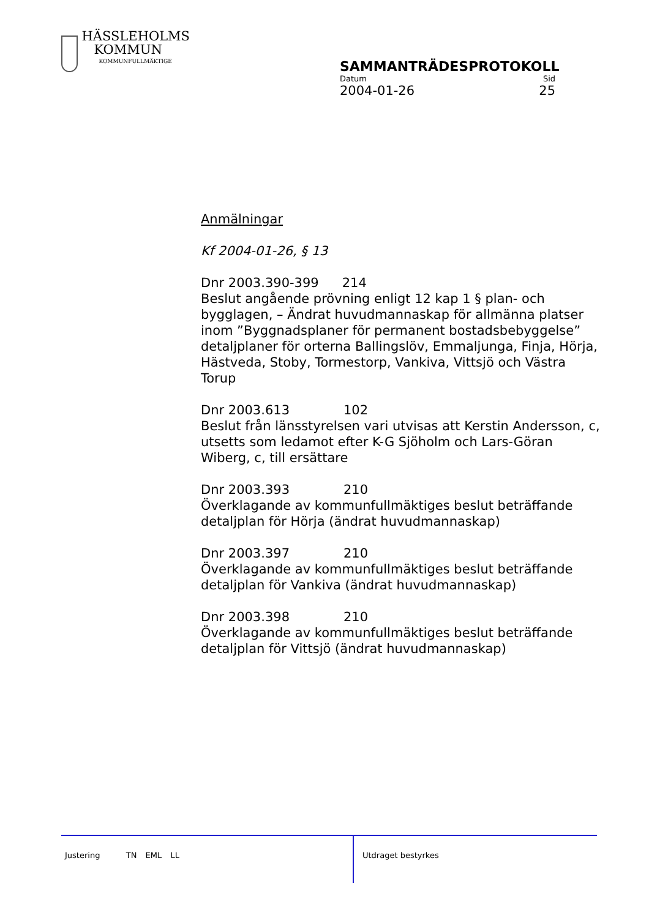HÄSSLEHOLMS
KOMMUN
KOMMUNFULLMÄKTIGE
SAMMANTRÄDESPROTOKOLL
Datum Sid
2004-01-26 25
Anmälningar
Kf 2004-01-26, § 13
Dnr 2003.390-399 214
Beslut angående prövning enligt 12 kap 1 § plan- och bygglagen, – Ändrat huvudmannaskap för allmänna platser inom ”Byggnadsplaner för permanent bostadsbebyggelse” detaljplaner för orterna Ballingslöv, Emmaljunga, Finja, Hörja, Hästveda, Stoby, Tormestorp, Vankiva, Vittsjö och Västra Torup
Dnr 2003.613 102
Beslut från länsstyrelsen vari utvisas att Kerstin Andersson, c, utsetts som ledamot efter K-G Sjöholm och Lars-Göran Wiberg, c, till ersättare
Dnr 2003.393 210
Överklagande av kommunfullmäktiges beslut beträffande detaljplan för Hörja (ändrat huvudmannaskap)
Dnr 2003.397 210
Överklagande av kommunfullmäktiges beslut beträffande detaljplan för Vankiva (ändrat huvudmannaskap)
Dnr 2003.398 210
Överklagande av kommunfullmäktiges beslut beträffande detaljplan för Vittsjö (ändrat huvudmannaskap)
Justering TN EML LL Utdraget bestyrkes